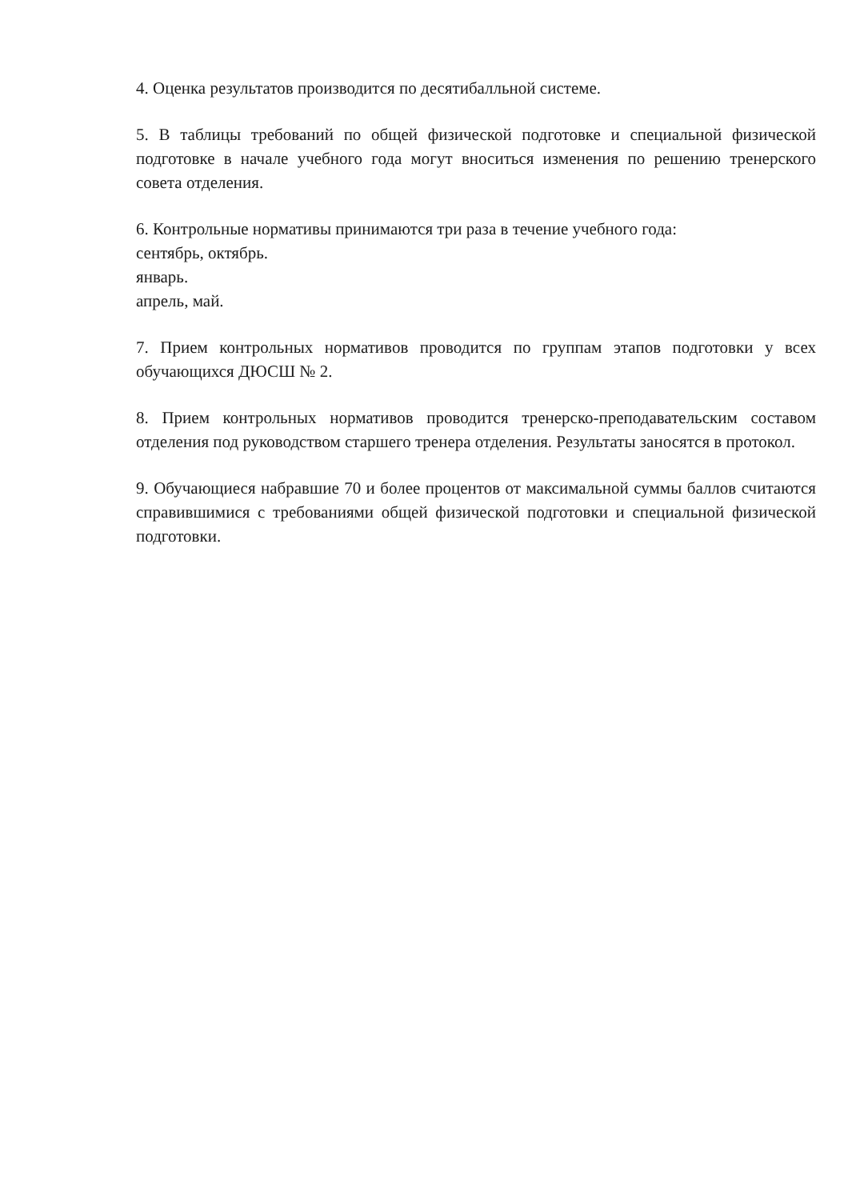4. Оценка результатов производится по десятибалльной системе.
5. В таблицы требований по общей физической подготовке и специальной физической подготовке в начале учебного года могут вноситься изменения по решению тренерского совета отделения.
6. Контрольные нормативы принимаются три раза в течение учебного года:
сентябрь, октябрь.
январь.
апрель, май.
7. Прием контрольных нормативов проводится по группам этапов подготовки у всех обучающихся ДЮСШ № 2.
8. Прием контрольных нормативов проводится тренерско-преподавательским составом отделения под руководством старшего тренера отделения. Результаты заносятся в протокол.
9. Обучающиеся набравшие 70 и более процентов от максимальной суммы баллов считаются справившимися с требованиями общей физической подготовки и специальной физической подготовки.